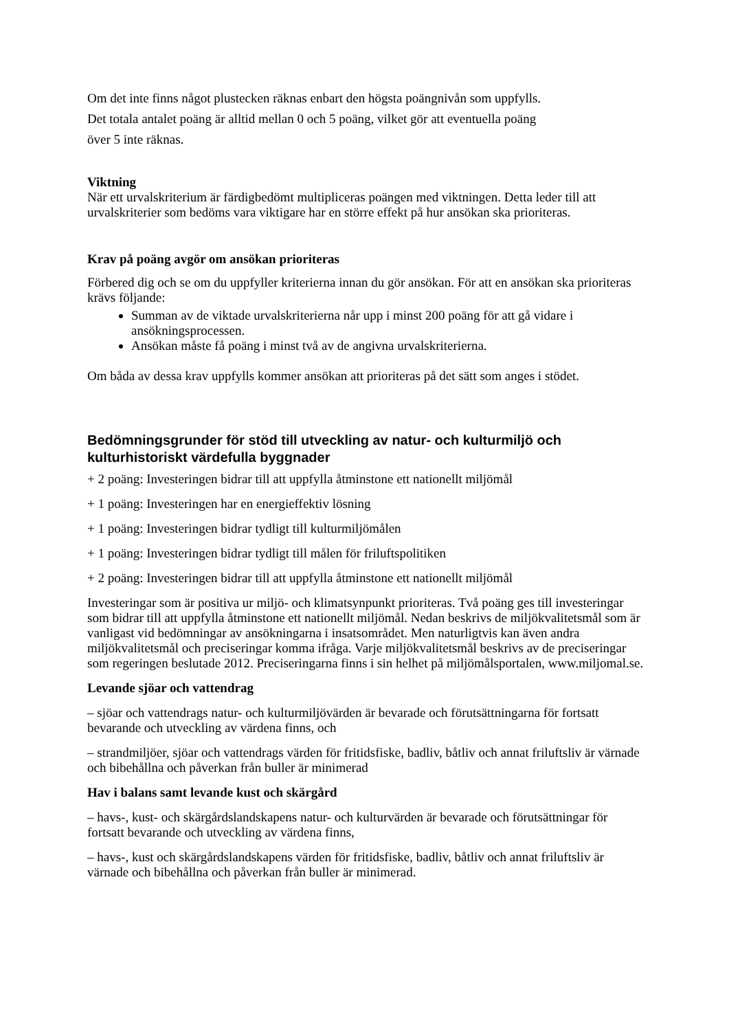Om det inte finns något plustecken räknas enbart den högsta poängnivån som uppfylls.
Det totala antalet poäng är alltid mellan 0 och 5 poäng, vilket gör att eventuella poäng
över 5 inte räknas.
Viktning
När ett urvalskriterium är färdigbedömt multipliceras poängen med viktningen. Detta leder till att urvalskriterier som bedöms vara viktigare har en större effekt på hur ansökan ska prioriteras.
Krav på poäng avgör om ansökan prioriteras
Förbered dig och se om du uppfyller kriterierna innan du gör ansökan. För att en ansökan ska prioriteras krävs följande:
Summan av de viktade urvalskriterierna når upp i minst 200 poäng för att gå vidare i ansökningsprocessen.
Ansökan måste få poäng i minst två av de angivna urvalskriterierna.
Om båda av dessa krav uppfylls kommer ansökan att prioriteras på det sätt som anges i stödet.
Bedömningsgrunder för stöd till utveckling av natur- och kulturmiljö och kulturhistoriskt värdefulla byggnader
+ 2 poäng: Investeringen bidrar till att uppfylla åtminstone ett nationellt miljömål
+ 1 poäng: Investeringen har en energieffektiv lösning
+ 1 poäng: Investeringen bidrar tydligt till kulturmiljömålen
+ 1 poäng: Investeringen bidrar tydligt till målen för friluftspolitiken
+ 2 poäng: Investeringen bidrar till att uppfylla åtminstone ett nationellt miljömål
Investeringar som är positiva ur miljö- och klimatsynpunkt prioriteras. Två poäng ges till investeringar som bidrar till att uppfylla åtminstone ett nationellt miljömål. Nedan beskrivs de miljökvalitetsmål som är vanligast vid bedömningar av ansökningarna i insatsområdet. Men naturligtvis kan även andra miljökvalitetsmål och preciseringar komma ifråga. Varje miljökvalitetsmål beskrivs av de preciseringar som regeringen beslutade 2012. Preciseringarna finns i sin helhet på miljömålsportalen, www.miljomal.se.
Levande sjöar och vattendrag
– sjöar och vattendrags natur- och kulturmiljövärden är bevarade och förutsättningarna för fortsatt bevarande och utveckling av värdena finns, och
– strandmiljöer, sjöar och vattendrags värden för fritidsfiske, badliv, båtliv och annat friluftsliv är värnade och bibehållna och påverkan från buller är minimerad
Hav i balans samt levande kust och skärgård
– havs-, kust- och skärgårdslandskapens natur- och kulturvärden är bevarade och förutsättningar för fortsatt bevarande och utveckling av värdena finns,
– havs-, kust och skärgårdslandskapens värden för fritidsfiske, badliv, båtliv och annat friluftsliv är värnade och bibehållna och påverkan från buller är minimerad.